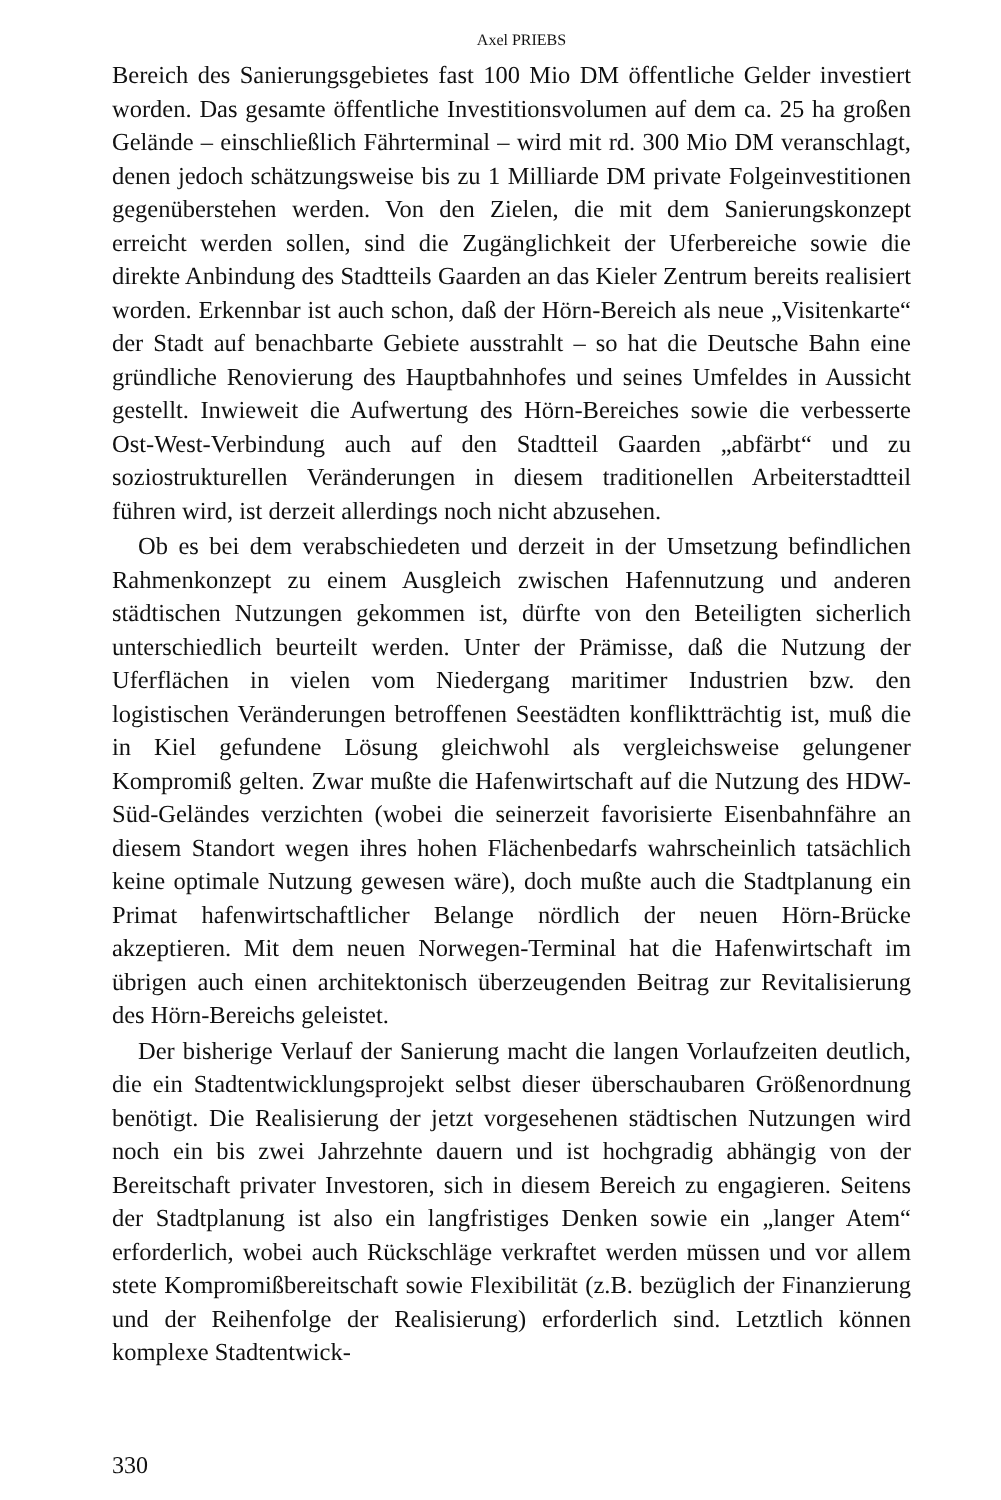Axel PRIEBS
Bereich des Sanierungsgebietes fast 100 Mio DM öffentliche Gelder investiert worden. Das gesamte öffentliche Investitionsvolumen auf dem ca. 25 ha großen Gelände – einschließlich Fährterminal – wird mit rd. 300 Mio DM veranschlagt, denen jedoch schätzungsweise bis zu 1 Milliarde DM private Folgeinvestitionen gegenüberstehen werden. Von den Zielen, die mit dem Sanierungskonzept erreicht werden sollen, sind die Zugänglichkeit der Uferbereiche sowie die direkte Anbindung des Stadtteils Gaarden an das Kieler Zentrum bereits realisiert worden. Erkennbar ist auch schon, daß der Hörn-Bereich als neue „Visitenkarte“ der Stadt auf benachbarte Gebiete ausstrahlt – so hat die Deutsche Bahn eine gründliche Renovierung des Hauptbahnhofes und seines Umfeldes in Aussicht gestellt. Inwieweit die Aufwertung des Hörn-Bereiches sowie die verbesserte Ost-West-Verbindung auch auf den Stadtteil Gaarden „abfärbt“ und zu soziostrukturellen Veränderungen in diesem traditionellen Arbeiterstadtteil führen wird, ist derzeit allerdings noch nicht abzusehen.
Ob es bei dem verabschiedeten und derzeit in der Umsetzung befindlichen Rahmenkonzept zu einem Ausgleich zwischen Hafennutzung und anderen städtischen Nutzungen gekommen ist, dürfte von den Beteiligten sicherlich unterschiedlich beurteilt werden. Unter der Prämisse, daß die Nutzung der Uferflächen in vielen vom Niedergang maritimer Industrien bzw. den logistischen Veränderungen betroffenen Seestädten konfliktträchtig ist, muß die in Kiel gefundene Lösung gleichwohl als vergleichsweise gelungener Kompromiß gelten. Zwar mußte die Hafenwirtschaft auf die Nutzung des HDW-Süd-Geländes verzichten (wobei die seinerzeit favorisierte Eisenbahnfähre an diesem Standort wegen ihres hohen Flächenbedarfs wahrscheinlich tatsächlich keine optimale Nutzung gewesen wäre), doch mußte auch die Stadtplanung ein Primat hafenwirtschaftlicher Belange nördlich der neuen Hörn-Brücke akzeptieren. Mit dem neuen Norwegen-Terminal hat die Hafenwirtschaft im übrigen auch einen architektonisch überzeugenden Beitrag zur Revitalisierung des Hörn-Bereichs geleistet.
Der bisherige Verlauf der Sanierung macht die langen Vorlaufzeiten deutlich, die ein Stadtentwicklungsprojekt selbst dieser überschaubaren Größenordnung benötigt. Die Realisierung der jetzt vorgesehenen städtischen Nutzungen wird noch ein bis zwei Jahrzehnte dauern und ist hochgradig abhängig von der Bereitschaft privater Investoren, sich in diesem Bereich zu engagieren. Seitens der Stadtplanung ist also ein langfristiges Denken sowie ein „langer Atem“ erforderlich, wobei auch Rückschläge verkraftet werden müssen und vor allem stete Kompromißbereitschaft sowie Flexibilität (z.B. bezüglich der Finanzierung und der Reihenfolge der Realisierung) erforderlich sind. Letztlich können komplexe Stadtentwick-
330